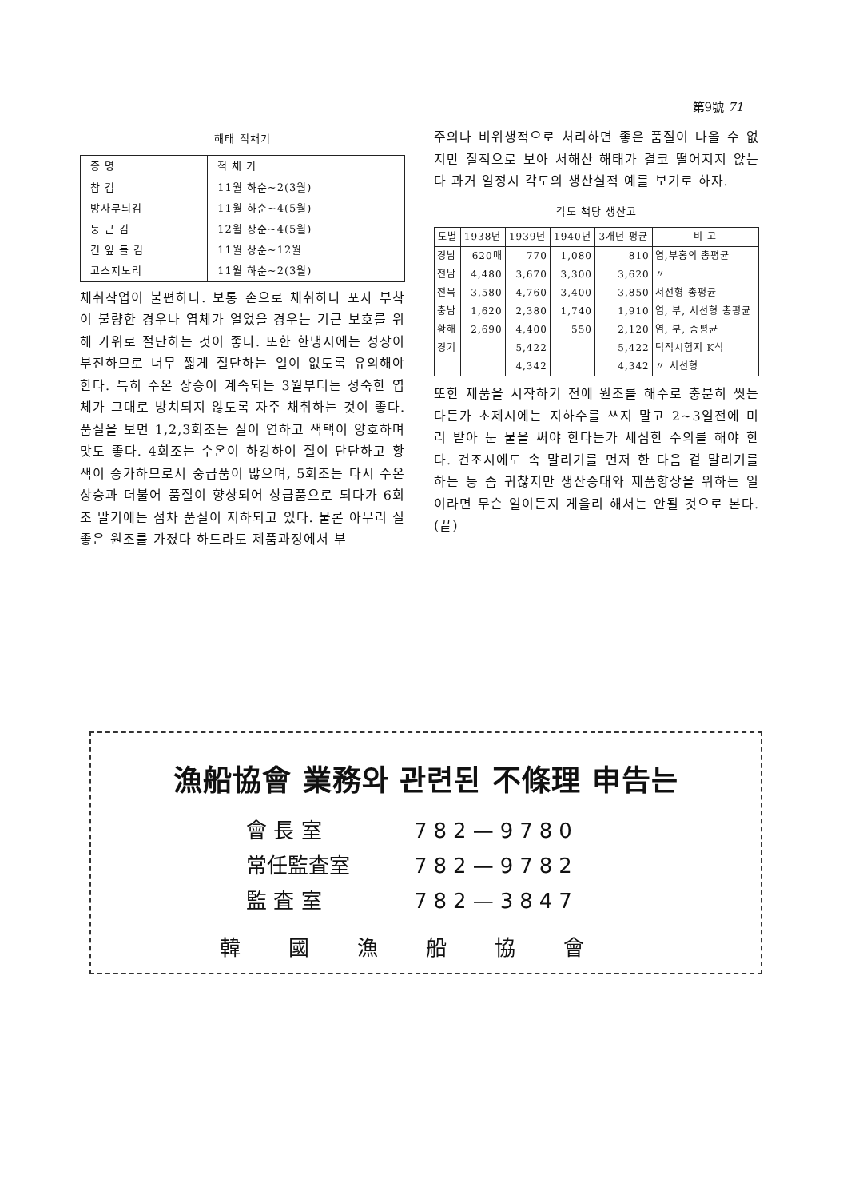第9號 71
해태 적채기
| 종 명 | 적 채 기 |
| --- | --- |
| 참 김 | 11월 하순~2(3월) |
| 방사무늬김 | 11월 하순~4(5월) |
| 둥 근 김 | 12월 상순~4(5월) |
| 긴 잎 돌 김 | 11월 상순~12월 |
| 고스지노리 | 11월 하순~2(3월) |
채취작업이 불편하다. 보통 손으로 채취하나 포자 부착이 불량한 경우나 엽체가 얼었을 경우는 기근 보호를 위해 가위로 절단하는 것이 좋다. 또한 한냉시에는 성장이 부진하므로 너무 짧게 절단하는 일이 없도록 유의해야 한다. 특히 수온 상승이 계속되는 3월부터는 성숙한 엽체가 그대로 방치되지 않도록 자주 채취하는 것이 좋다. 품질을 보면 1,2,3회조는 질이 연하고 색택이 양호하며 맛도 좋다. 4회조는 수온이 하강하여 질이 단단하고 황색이 증가하므로서 중급품이 많으며, 5회조는 다시 수온상승과 더불어 품질이 향상되어 상급품으로 되다가 6회조 말기에는 점차 품질이 저하되고 있다. 물론 아무리 질좋은 원조를 가졌다 하드라도 제품과정에서 부
주의나 비위생적으로 처리하면 좋은 품질이 나올 수 없지만 질적으로 보아 서해산 해태가 결코 떨어지지 않는다 과거 일정시 각도의 생산실적 예를 보기로 하자.
각도 책당 생산고
| 도별 | 1938년 | 1939년 | 1940년 | 3개년 평균 | 비 고 |
| --- | --- | --- | --- | --- | --- |
| 경남 | 620매 | 770 | 1,080 | 810 | 염,부홍의 총평균 |
| 전남 | 4,480 | 3,670 | 3,300 | 3,620 | 〃 |
| 전북 | 3,580 | 4,760 | 3,400 | 3,850 | 서선형 총평균 |
| 충남 | 1,620 | 2,380 | 1,740 | 1,910 | 염, 부, 서선형 총평균 |
| 황해 | 2,690 | 4,400 | 550 | 2,120 | 염, 부, 총평균 |
| 경기 | | 5,422 | | 5,422 | 덕적시험지 K식 |
| | | 4,342 | | 4,342 | 〃 서선형 |
또한 제품을 시작하기 전에 원조를 해수로 충분히 씻는다든가 초제시에는 지하수를 쓰지 말고 2~3일전에 미리 받아 둔 물을 써야 한다든가 세심한 주의를 해야 한다. 건조시에도 속 말리기를 먼저 한 다음 겉 말리기를 하는 등 좀 귀찮지만 생산증대와 제품향상을 위하는 일이라면 무슨 일이든지 게을리 해서는 안될 것으로 본다. (끝)
漁船協會 業務와 관련된 不條理 申告는
會 長 室 782—9780
常任監査室 782—9782
監 査 室 782—3847
韓國漁船協會